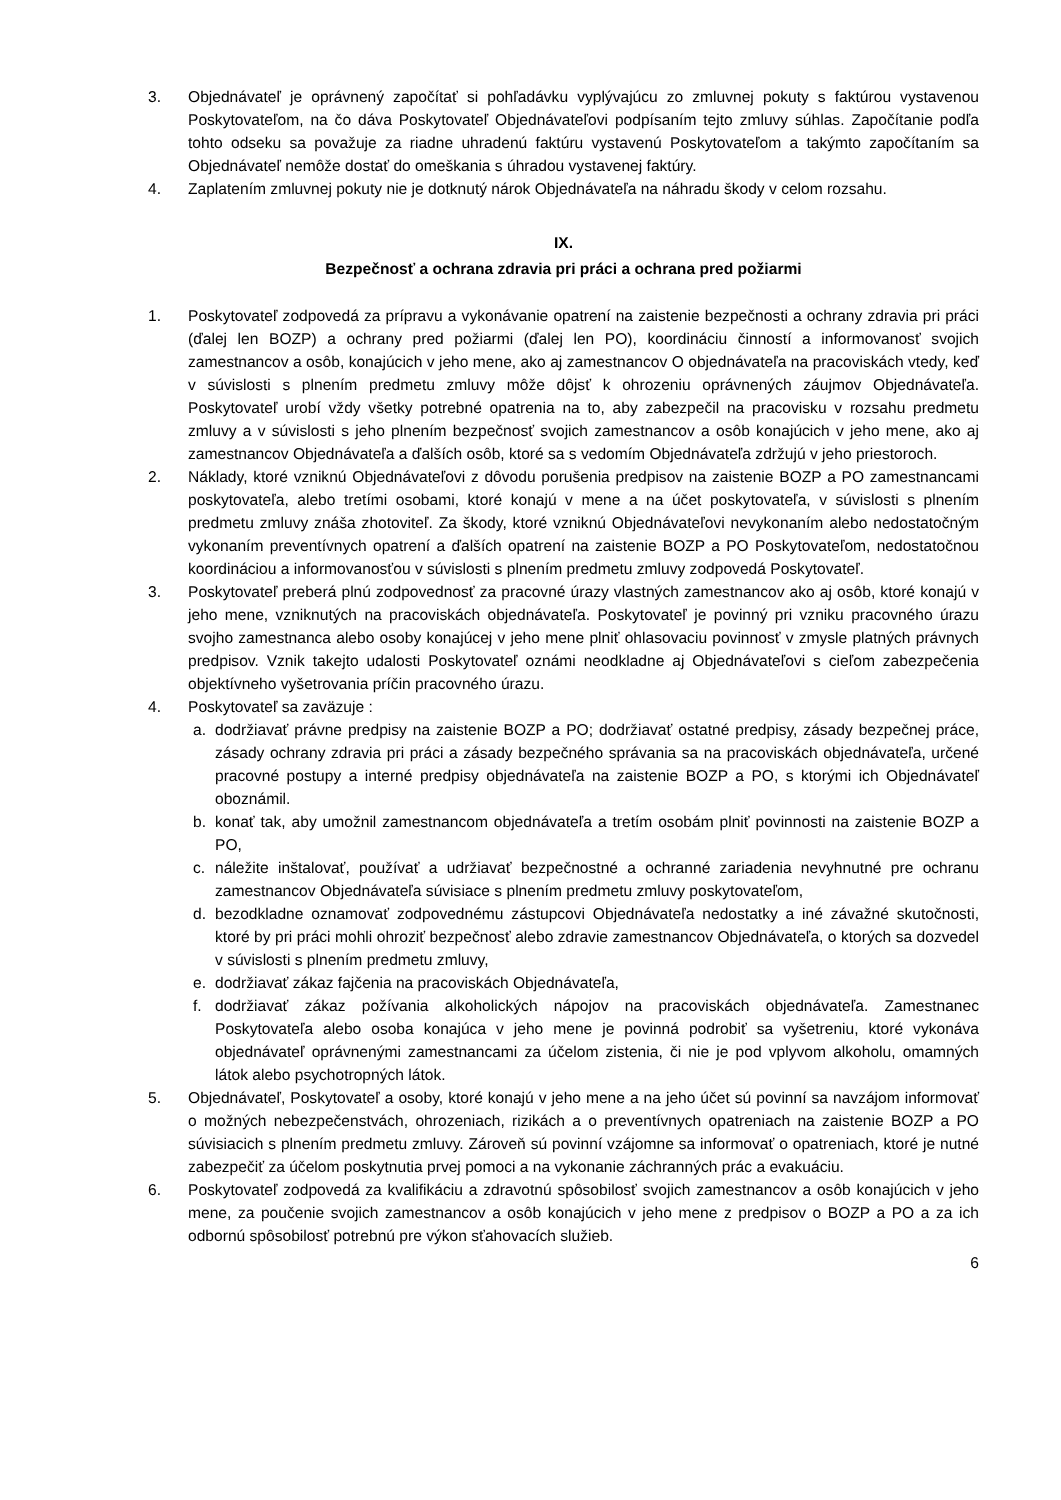3. Objednávateľ je oprávnený započítať si pohľadávku vyplývajúcu zo zmluvnej pokuty s faktúrou vystavenou Poskytovateľom, na čo dáva Poskytovateľ Objednávateľovi podpísaním tejto zmluvy súhlas. Započítanie podľa tohto odseku sa považuje za riadne uhradenú faktúru vystavenú Poskytovateľom a takýmto započítaním sa Objednávateľ nemôže dostať do omeškania s úhradou vystavenej faktúry.
4. Zaplatením zmluvnej pokuty nie je dotknutý nárok Objednávateľa na náhradu škody v celom rozsahu.
IX.
Bezpečnosť a ochrana zdravia pri práci a ochrana pred požiarmi
1. Poskytovateľ zodpovedá za prípravu a vykonávanie opatrení na zaistenie bezpečnosti a ochrany zdravia pri práci (ďalej len BOZP) a ochrany pred požiarmi (ďalej len PO), koordináciu činností a informovanosť svojich zamestnancov a osôb, konajúcich v jeho mene, ako aj zamestnancov O objednávateľa na pracoviskách vtedy, keď v súvislosti s plnením predmetu zmluvy môže dôjsť k ohrozeniu oprávnených záujmov Objednávateľa. Poskytovateľ urobí vždy všetky potrebné opatrenia na to, aby zabezpečil na pracovisku v rozsahu predmetu zmluvy a v súvislosti s jeho plnením bezpečnosť svojich zamestnancov a osôb konajúcich v jeho mene, ako aj zamestnancov Objednávateľa a ďalších osôb, ktoré sa s vedomím Objednávateľa zdržujú v jeho priestoroch.
2. Náklady, ktoré vzniknú Objednávateľovi z dôvodu porušenia predpisov na zaistenie BOZP a PO zamestnancami poskytovateľa, alebo tretími osobami, ktoré konajú v mene a na účet poskytovateľa, v súvislosti s plnením predmetu zmluvy znáša zhotoviteľ. Za škody, ktoré vzniknú Objednávateľovi nevykonaním alebo nedostatočným vykonaním preventívnych opatrení a ďalších opatrení na zaistenie BOZP a PO Poskytovateľom, nedostatočnou koordináciou a informovanosťou v súvislosti s plnením predmetu zmluvy zodpovedá Poskytovateľ.
3. Poskytovateľ preberá plnú zodpovednosť za pracovné úrazy vlastných zamestnancov ako aj osôb, ktoré konajú v jeho mene, vzniknutých na pracoviskách objednávateľa. Poskytovateľ je povinný pri vzniku pracovného úrazu svojho zamestnanca alebo osoby konajúcej v jeho mene plniť ohlasovaciu povinnosť v zmysle platných právnych predpisov. Vznik takejto udalosti Poskytovateľ oznámi neodkladne aj Objednávateľovi s cieľom zabezpečenia objektívneho vyšetrovania príčin pracovného úrazu.
4. Poskytovateľ sa zaväzuje :
a. dodržiavať právne predpisy na zaistenie BOZP a PO; dodržiavať ostatné predpisy, zásady bezpečnej práce, zásady ochrany zdravia pri práci a zásady bezpečného správania sa na pracoviskách objednávateľa, určené pracovné postupy a interné predpisy objednávateľa na zaistenie BOZP a PO, s ktorými ich Objednávateľ oboznámil.
b. konať tak, aby umožnil zamestnancom objednávateľa a tretím osobám plniť povinnosti na zaistenie BOZP a PO,
c. náležite inštalovať, používať a udržiavať bezpečnostné a ochranné zariadenia nevyhnutné pre ochranu zamestnancov Objednávateľa súvisiace s plnením predmetu zmluvy poskytovateľom,
d. bezodkladne oznamovať zodpovednému zástupcovi Objednávateľa nedostatky a iné závažné skutočnosti, ktoré by pri práci mohli ohroziť bezpečnosť alebo zdravie zamestnancov Objednávateľa, o ktorých sa dozvedel v súvislosti s plnením predmetu zmluvy,
e. dodržiavať zákaz fajčenia na pracoviskách Objednávateľa,
f. dodržiavať zákaz požívania alkoholických nápojov na pracoviskách objednávateľa. Zamestnanec Poskytovateľa alebo osoba konajúca v jeho mene je povinná podrobiť sa vyšetreniu, ktoré vykonáva objednávateľ oprávnenými zamestnancami za účelom zistenia, či nie je pod vplyvom alkoholu, omamných látok alebo psychotropných látok.
5. Objednávateľ, Poskytovateľ a osoby, ktoré konajú v jeho mene a na jeho účet sú povinní sa navzájom informovať o možných nebezpečenstvách, ohrozeniach, rizikách a o preventívnych opatreniach na zaistenie BOZP a PO súvisiacich s plnením predmetu zmluvy. Zároveň sú povinní vzájomne sa informovať o opatreniach, ktoré je nutné zabezpečiť za účelom poskytnutia prvej pomoci a na vykonanie záchranných prác a evakuáciu.
6. Poskytovateľ zodpovedá za kvalifikáciu a zdravotnú spôsobilosť svojich zamestnancov a osôb konajúcich v jeho mene, za poučenie svojich zamestnancov a osôb konajúcich v jeho mene z predpisov o BOZP a PO a za ich odbornú spôsobilosť potrebnú pre výkon sťahovacích služieb.
6